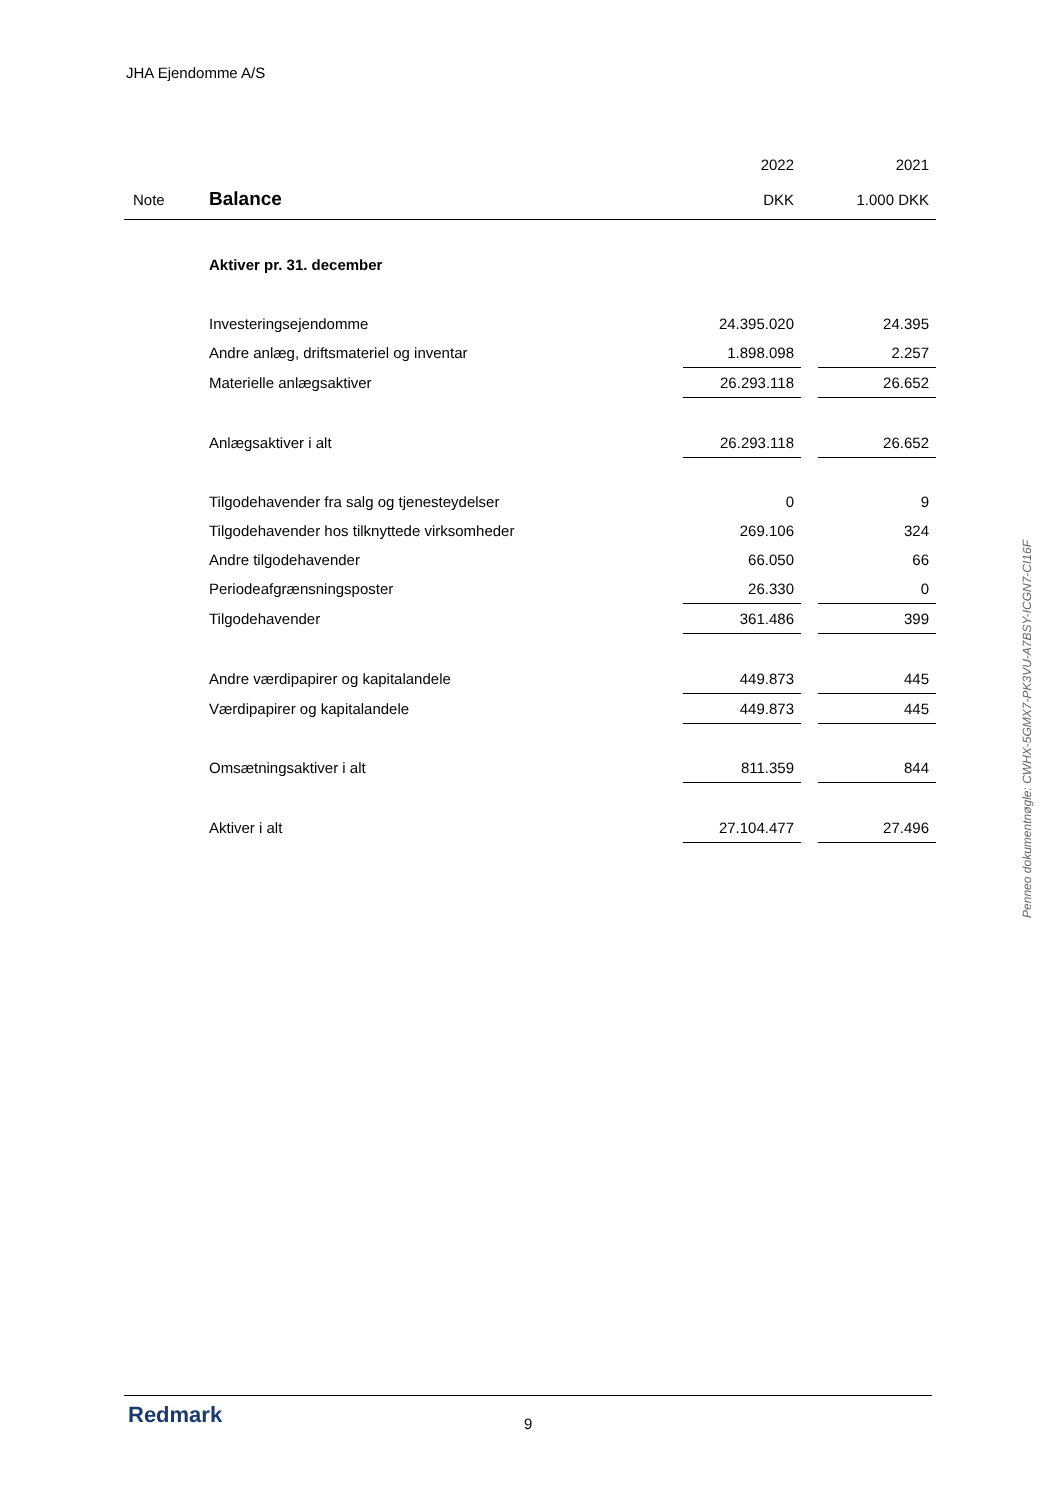JHA Ejendomme A/S
| | | 2022 | | 2021 |
| --- | --- | --- | --- | --- |
| Note | Balance | DKK | | 1.000 DKK |
| | Aktiver pr. 31. december | | | |
| | Investeringsejendomme | 24.395.020 | | 24.395 |
| | Andre anlæg, driftsmateriel og inventar | 1.898.098 | | 2.257 |
| | Materielle anlægsaktiver | 26.293.118 | | 26.652 |
| | Anlægsaktiver i alt | 26.293.118 | | 26.652 |
| | Tilgodehavender fra salg og tjenesteydelser | 0 | | 9 |
| | Tilgodehavender hos tilknyttede virksomheder | 269.106 | | 324 |
| | Andre tilgodehavender | 66.050 | | 66 |
| | Periodeafgrænsningsposter | 26.330 | | 0 |
| | Tilgodehavender | 361.486 | | 399 |
| | Andre værdipapirer og kapitalandele | 449.873 | | 445 |
| | Værdipapirer og kapitalandele | 449.873 | | 445 |
| | Omsætningsaktiver i alt | 811.359 | | 844 |
| | Aktiver i alt | 27.104.477 | | 27.496 |
Penneo dokumentnøgle: CWHX-5GMX7-PK3VU-A7BSY-ICGN7-CI16F
Redmark 9